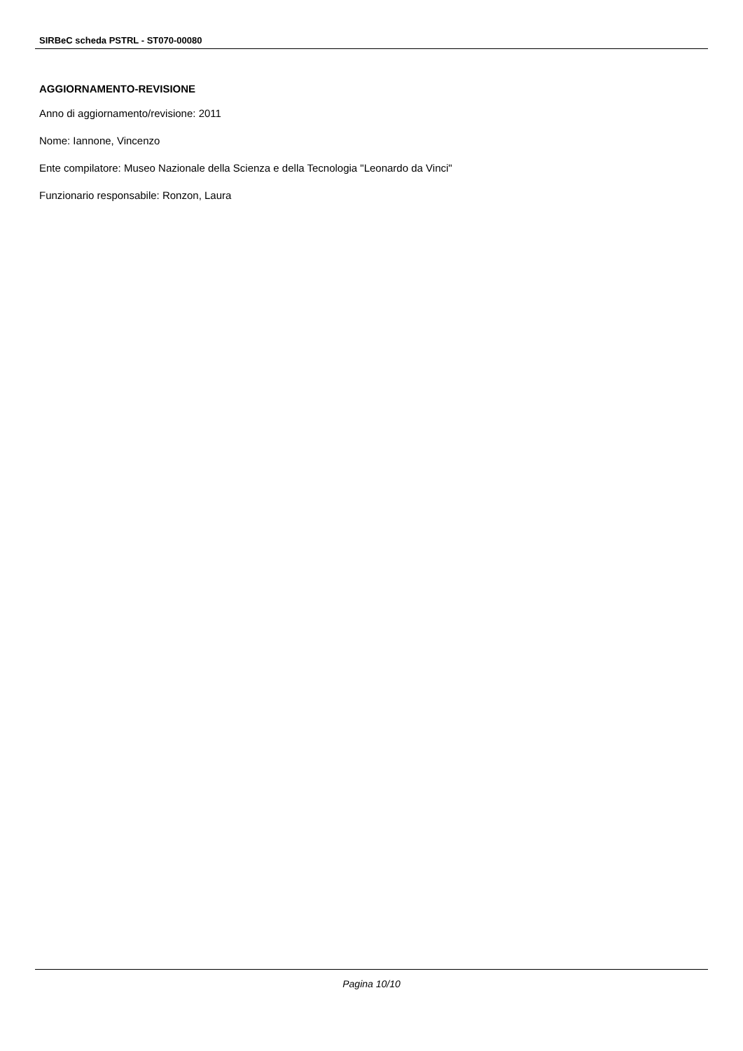SIRBeC scheda PSTRL - ST070-00080
AGGIORNAMENTO-REVISIONE
Anno di aggiornamento/revisione: 2011
Nome: Iannone, Vincenzo
Ente compilatore: Museo Nazionale della Scienza e della Tecnologia "Leonardo da Vinci"
Funzionario responsabile: Ronzon, Laura
Pagina 10/10